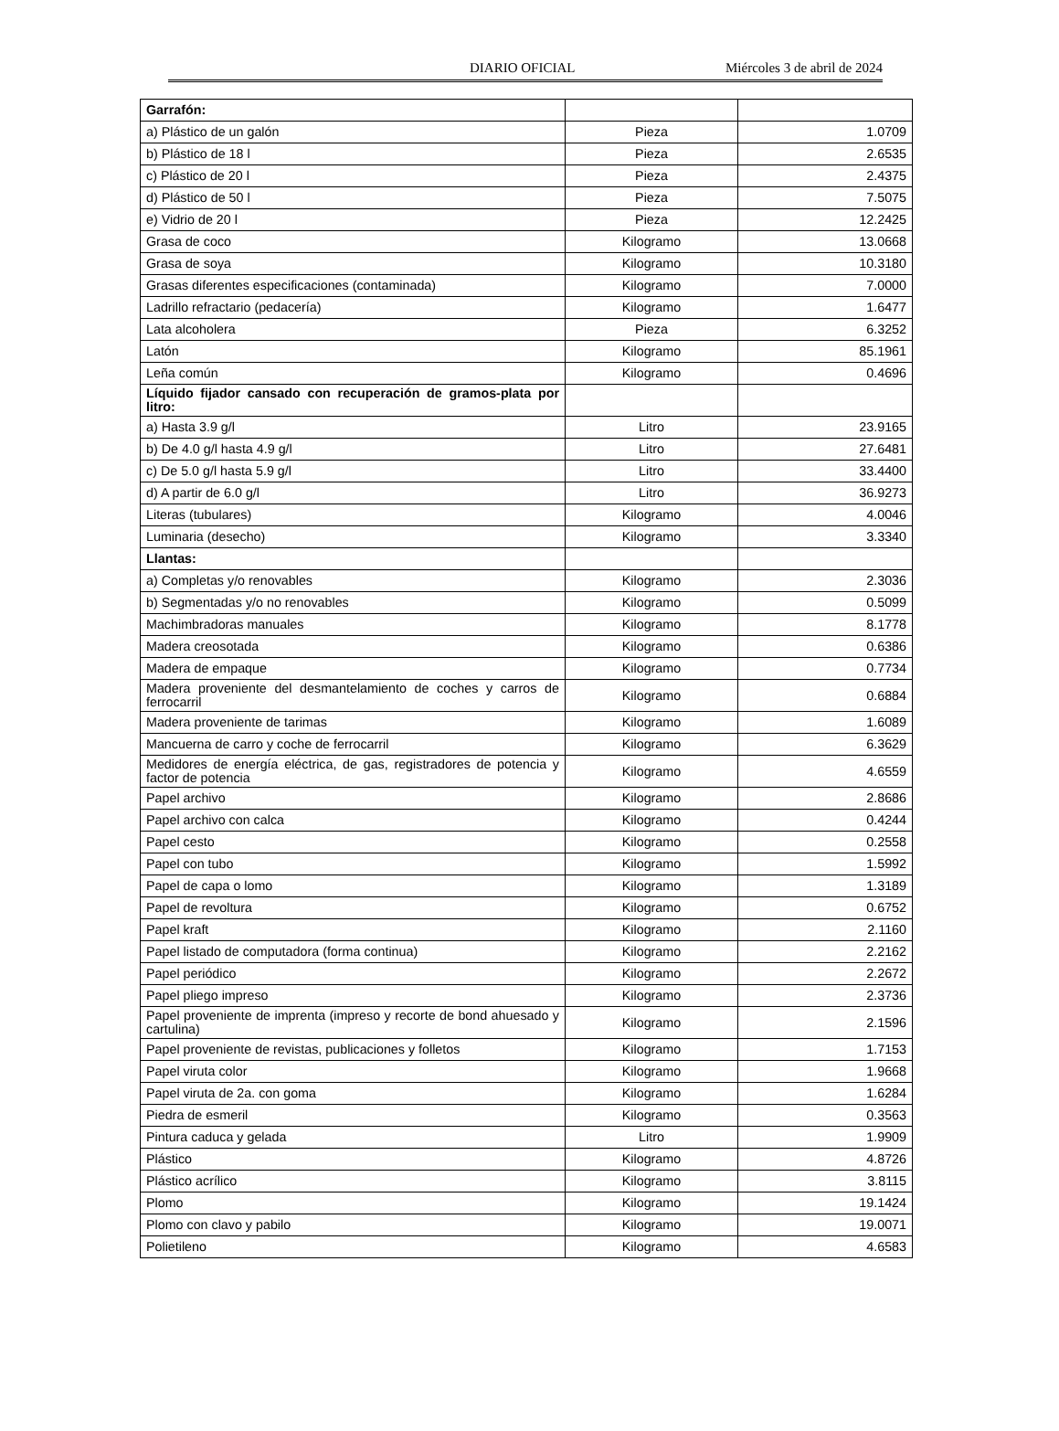DIARIO OFICIAL Miércoles 3 de abril de 2024
| Garrafón: | | |
| a) Plástico de un galón | Pieza | 1.0709 |
| b) Plástico de 18 l | Pieza | 2.6535 |
| c) Plástico de 20 l | Pieza | 2.4375 |
| d) Plástico de 50 l | Pieza | 7.5075 |
| e) Vidrio de 20 l | Pieza | 12.2425 |
| Grasa de coco | Kilogramo | 13.0668 |
| Grasa de soya | Kilogramo | 10.3180 |
| Grasas diferentes especificaciones (contaminada) | Kilogramo | 7.0000 |
| Ladrillo refractario (pedacería) | Kilogramo | 1.6477 |
| Lata alcoholera | Pieza | 6.3252 |
| Latón | Kilogramo | 85.1961 |
| Leña común | Kilogramo | 0.4696 |
| Líquido fijador cansado con recuperación de gramos-plata por litro: | | |
| a) Hasta 3.9 g/l | Litro | 23.9165 |
| b) De 4.0 g/l hasta 4.9 g/l | Litro | 27.6481 |
| c) De 5.0 g/l hasta 5.9 g/l | Litro | 33.4400 |
| d) A partir de 6.0 g/l | Litro | 36.9273 |
| Literas (tubulares) | Kilogramo | 4.0046 |
| Luminaria (desecho) | Kilogramo | 3.3340 |
| Llantas: | | |
| a) Completas y/o renovables | Kilogramo | 2.3036 |
| b) Segmentadas y/o no renovables | Kilogramo | 0.5099 |
| Machimbradoras manuales | Kilogramo | 8.1778 |
| Madera creosotada | Kilogramo | 0.6386 |
| Madera de empaque | Kilogramo | 0.7734 |
| Madera proveniente del desmantelamiento de coches y carros de ferrocarril | Kilogramo | 0.6884 |
| Madera proveniente de tarimas | Kilogramo | 1.6089 |
| Mancuerna de carro y coche de ferrocarril | Kilogramo | 6.3629 |
| Medidores de energía eléctrica, de gas, registradores de potencia y factor de potencia | Kilogramo | 4.6559 |
| Papel archivo | Kilogramo | 2.8686 |
| Papel archivo con calca | Kilogramo | 0.4244 |
| Papel cesto | Kilogramo | 0.2558 |
| Papel con tubo | Kilogramo | 1.5992 |
| Papel de capa o lomo | Kilogramo | 1.3189 |
| Papel de revoltura | Kilogramo | 0.6752 |
| Papel kraft | Kilogramo | 2.1160 |
| Papel listado de computadora (forma continua) | Kilogramo | 2.2162 |
| Papel periódico | Kilogramo | 2.2672 |
| Papel pliego impreso | Kilogramo | 2.3736 |
| Papel proveniente de imprenta (impreso y recorte de bond ahuesado y cartulina) | Kilogramo | 2.1596 |
| Papel proveniente de revistas, publicaciones y folletos | Kilogramo | 1.7153 |
| Papel viruta color | Kilogramo | 1.9668 |
| Papel viruta de 2a. con goma | Kilogramo | 1.6284 |
| Piedra de esmeril | Kilogramo | 0.3563 |
| Pintura caduca y gelada | Litro | 1.9909 |
| Plástico | Kilogramo | 4.8726 |
| Plástico acrílico | Kilogramo | 3.8115 |
| Plomo | Kilogramo | 19.1424 |
| Plomo con clavo y pabilo | Kilogramo | 19.0071 |
| Polietileno | Kilogramo | 4.6583 |